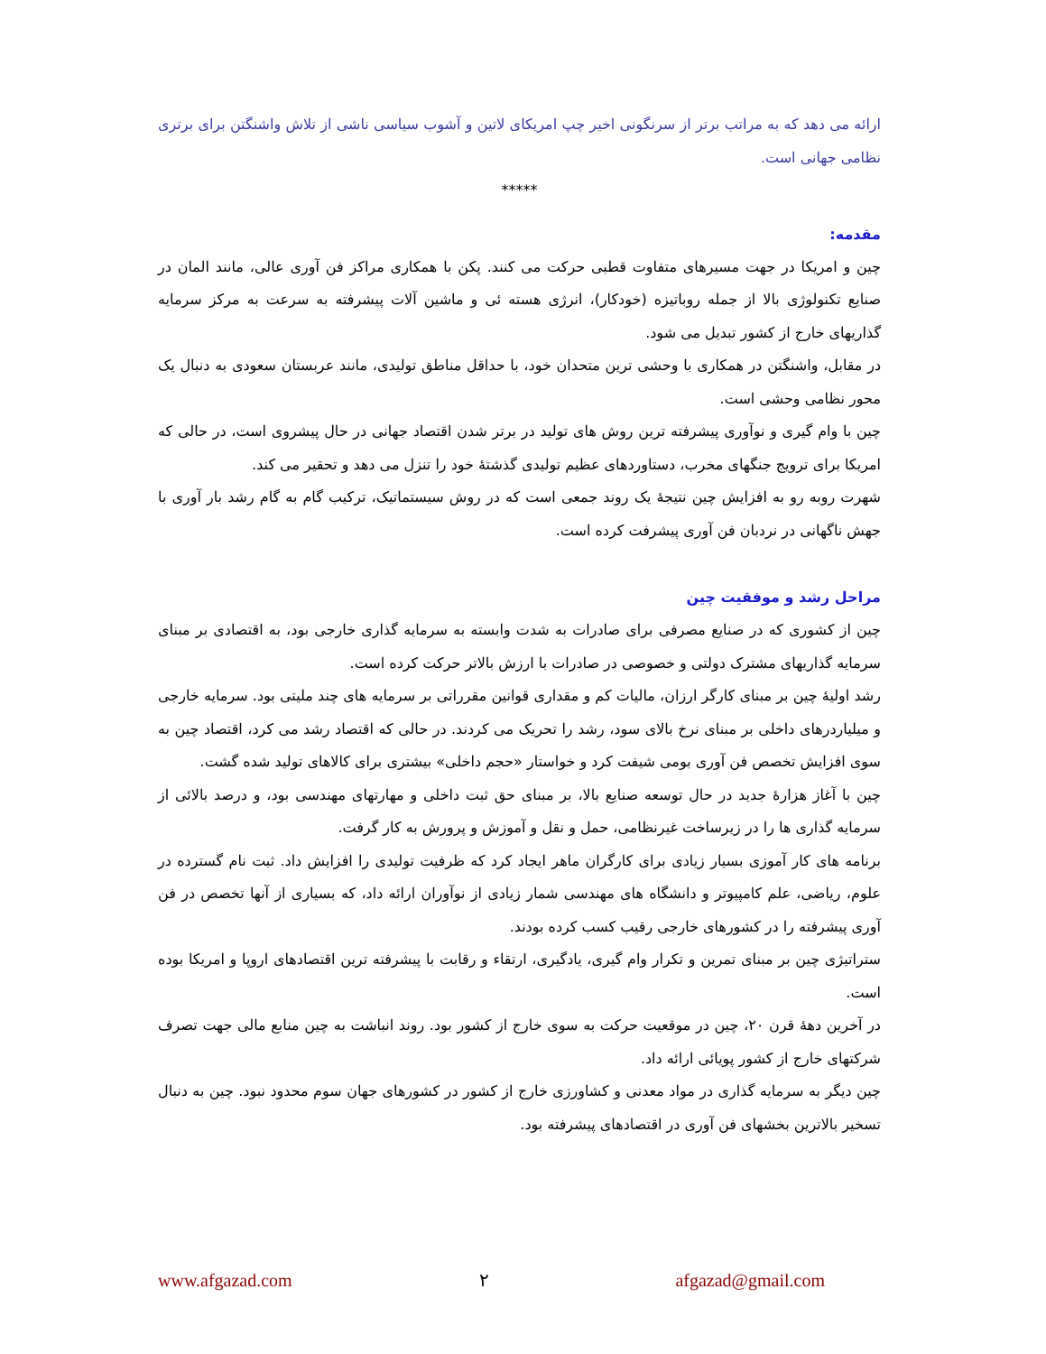ارائه می دهد که به مراتب برتر از سرنگونی اخیر چپ امریکای لاتین و آشوب سیاسی ناشی از تلاش واشنگتن برای برتری نظامی جهانی است.
*****
مقدمه:
چین و امریکا در جهت مسیرهای متفاوت قطبی حرکت می کنند. پکن با همکاری مراکز فن آوری عالی، مانند المان در صنایع تکنولوژی بالا از جمله روباتیزه (خودکار)، انرژی هسته ئی و ماشین آلات پیشرفته به سرعت به مرکز سرمایه گذاریهای خارج از کشور تبدیل می شود.
در مقابل، واشنگتن در همکاری با وحشی ترین متحدان خود، با حداقل مناطق تولیدی، مانند عربستان سعودی به دنبال یک محور نظامی وحشی است.
چین با وام گیری و نوآوری پیشرفته ترین روش های تولید در برتر شدن اقتصاد جهانی در حال پیشروی است، در حالی که امریکا برای ترویج جنگهای مخرب، دستاوردهای عظیم تولیدی گذشتۀ خود را تنزل می دهد و تحقیر می کند.
شهرت روبه رو به افزایش چین نتیجۀ یک روند جمعی است که در روش سیستماتیک، ترکیب گام به گام رشد بار آوری با جهش ناگهانی در نردبان فن آوری پیشرفت کرده است.
مراحل رشد و موفقیت چین
چین از کشوری که در صنایع مصرفی برای صادرات به شدت وابسته به سرمایه گذاری خارجی بود، به اقتصادی بر مبنای سرمایه گذاریهای مشترک دولتی و خصوصی در صادرات با ارزش بالاتر حرکت کرده است.
رشد اولیۀ چین بر مبنای کارگر ارزان، مالیات کم و مقداری قوانین مقرراتی بر سرمایه های چند ملیتی بود. سرمایه خارجی و میلیاردرهای داخلی بر مبنای نرخ بالای سود، رشد را تحریک می کردند. در حالی که اقتصاد رشد می کرد، اقتصاد چین به سوی افزایش تخصص فن آوری بومی شیفت کرد و خواستار «حجم داخلی» بیشتری برای کالاهای تولید شده گشت.
چین با آغاز هزارۀ جدید در حال توسعه صنایع بالا، بر مبنای حق ثبت داخلی و مهارتهای مهندسی بود، و درصد بالائی از سرمایه گذاری ها را در زیرساخت غیرنظامی، حمل و نقل و آموزش و پرورش به کار گرفت.
برنامه های کار آموزی بسیار زیادی برای کارگران ماهر ایجاد کرد که ظرفیت تولیدی را افزایش داد. ثبت نام گسترده در علوم، ریاضی، علم کامپیوتر و دانشگاه های مهندسی شمار زیادی از نوآوران ارائه داد، که بسیاری از آنها تخصص در فن آوری پیشرفته را در کشورهای خارجی رقیب کسب کرده بودند.
ستراتیژی چین بر مبنای تمرین و تکرار وام گیری، یادگیری، ارتقاء و رقابت با پیشرفته ترین اقتصادهای اروپا و امریکا بوده است.
در آخرین دهۀ قرن ۲۰، چین در موقعیت حرکت به سوی خارج از کشور بود. روند انباشت به چین منابع مالی جهت تصرف شرکتهای خارج از کشور پویائی ارائه داد.
چین دیگر به سرمایه گذاری در مواد معدنی و کشاورزی خارج از کشور در کشورهای جهان سوم محدود نبود. چین به دنبال تسخیر بالاترین بخشهای فن آوری در اقتصادهای پیشرفته بود.
www.afgazad.com ۲ afgazad@gmail.com